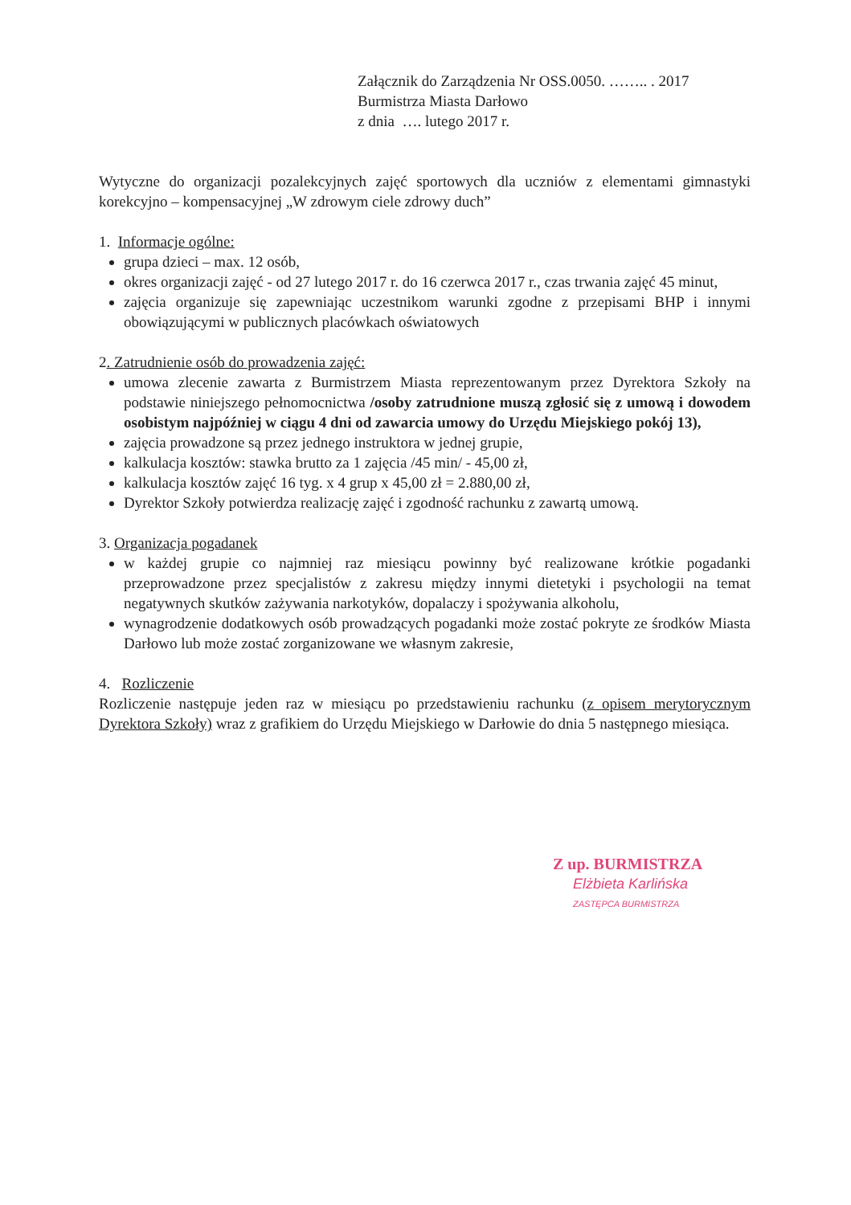Załącznik do Zarządzenia Nr OSS.0050. …….. . 2017
Burmistrza Miasta Darłowo
z dnia …. lutego 2017 r.
Wytyczne do organizacji pozalekcyjnych zajęć sportowych dla uczniów z elementami gimnastyki korekcyjno – kompensacyjnej „W zdrowym ciele zdrowy duch”
1. Informacje ogólne:
grupa dzieci – max. 12 osób,
okres organizacji zajęć - od 27 lutego 2017 r. do 16 czerwca 2017 r., czas trwania zajęć 45 minut,
zajęcia organizuje się zapewniając uczestnikom warunki zgodne z przepisami BHP i innymi obowiązującymi w publicznych placówkach oświatowych
2. Zatrudnienie osób do prowadzenia zajęć:
umowa zlecenie zawarta z Burmistrzem Miasta reprezentowanym przez Dyrektora Szkoły na podstawie niniejszego pełnomocnictwa /osoby zatrudnione muszą zgłosić się z umową i dowodem osobistym najpóźniej w ciągu 4 dni od zawarcia umowy do Urzędu Miejskiego pokój 13),
zajęcia prowadzone są przez jednego instruktora w jednej grupie,
kalkulacja kosztów: stawka brutto za 1 zajęcia /45 min/ - 45,00 zł,
kalkulacja kosztów zajęć 16 tyg. x 4 grup x 45,00 zł = 2.880,00 zł,
Dyrektor Szkoły potwierdza realizację zajęć i zgodność rachunku z zawartą umową.
3. Organizacja pogadanek
w każdej grupie co najmniej raz miesiącu powinny być realizowane krótkie pogadanki przeprowadzone przez specjalistów z zakresu między innymi dietetyki i psychologii na temat negatywnych skutków zażywania narkotyków, dopalaczy i spożywania alkoholu,
wynagrodzenie dodatkowych osób prowadzących pogadanki może zostać pokryte ze środków Miasta Darłowo lub może zostać zorganizowane we własnym zakresie,
4. Rozliczenie
Rozliczenie następuje jeden raz w miesiącu po przedstawieniu rachunku (z opisem merytorycznym Dyrektora Szkoły) wraz z grafikiem do Urzędu Miejskiego w Darłowie do dnia 5 następnego miesiąca.
Z up. BURMISTRZA
Elżbieta Karlińska
ZASTĘPCA BURMISTRZA